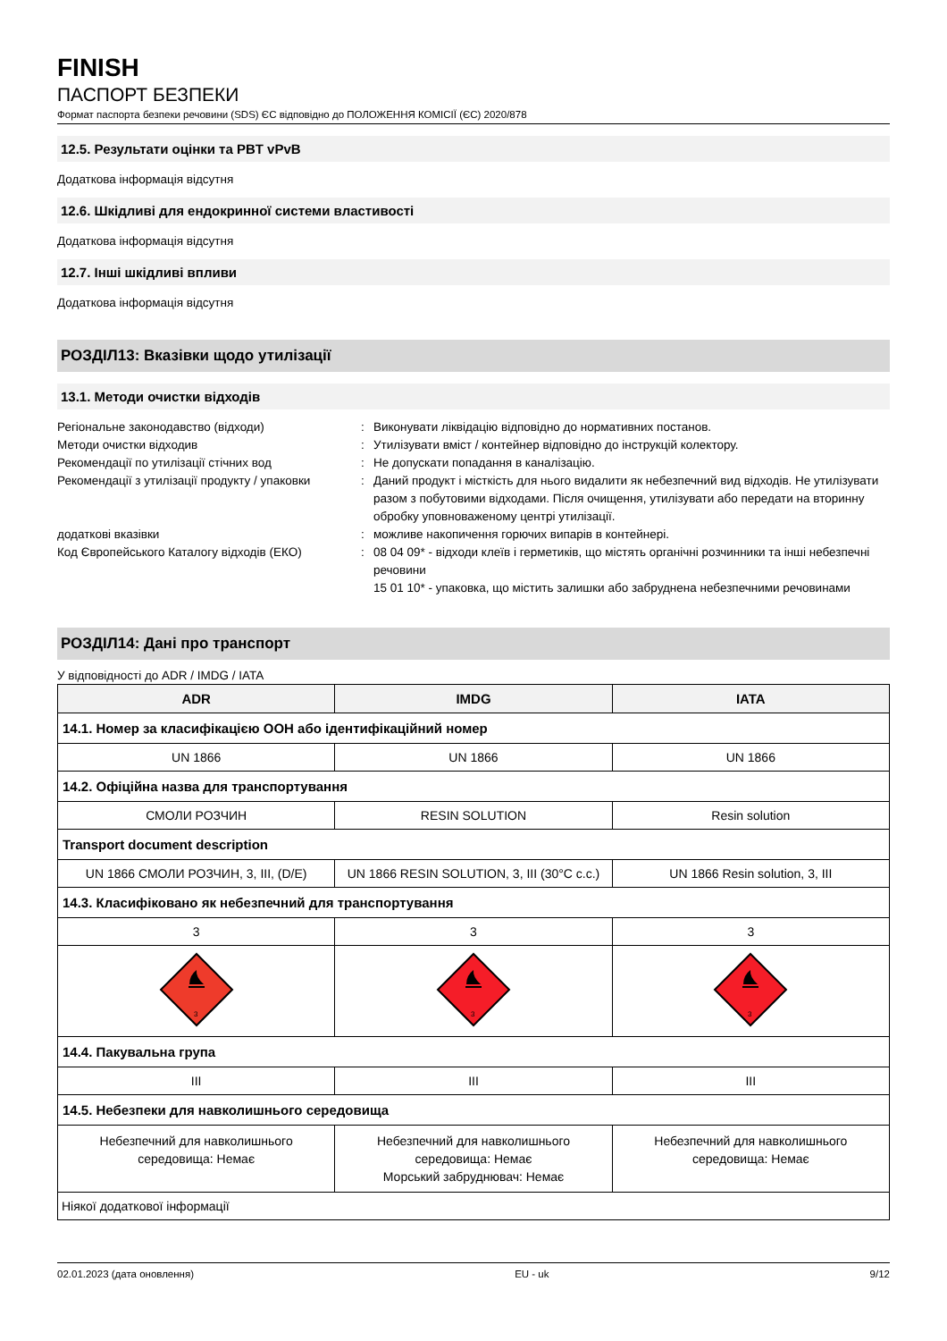FINISH
ПАСПОРТ БЕЗПЕКИ
Формат паспорта безпеки речовини (SDS) ЄС відповідно до ПОЛОЖЕННЯ КОМІСІЇ (ЄС) 2020/878
12.5. Результати оцінки та PBT vPvB
Додаткова інформація відсутня
12.6. Шкідливі для ендокринної системи властивості
Додаткова інформація відсутня
12.7. Інші шкідливі впливи
Додаткова інформація відсутня
РОЗДІЛ13: Вказівки щодо утилізації
13.1. Методи очистки відходів
Регіональне законодавство (відходи)
:
Виконувати ліквідацію відповідно до нормативних постанов.
Методи очистки відходив
:
Утилізувати вміст / контейнер відповідно до інструкцій колектору.
Рекомендації по утилізації стічних вод
:
Не допускати попадання в каналізацію.
Рекомендації з утилізації продукту / упаковки
:
Даний продукт і місткість для нього видалити як небезпечний вид відходів. Не утилізувати разом з побутовими відходами. Після очищення, утилізувати або передати на вторинну обробку уповноваженому центрі утилізації.
додаткові вказівки
:
можливе накопичення горючих випарів в контейнері.
Код Європейського Каталогу відходів (ЕКО)
:
08 04 09* - відходи клеїв і герметиків, що містять органічні розчинники та інші небезпечні речовини
15 01 10* - упаковка, що містить залишки або забруднена небезпечними речовинами
РОЗДІЛ14: Дані про транспорт
У відповідності до ADR / IMDG / IATA
| ADR | IMDG | IATA |
| --- | --- | --- |
| 14.1. Номер за класифікацією ООН або ідентифікаційний номер | | |
| UN 1866 | UN 1866 | UN 1866 |
| 14.2. Офіційна назва для транспортування | | |
| СМОЛИ РОЗЧИН | RESIN SOLUTION | Resin solution |
| Transport document description | | |
| UN 1866 СМОЛИ РОЗЧИН, 3, III, (D/E) | UN 1866 RESIN SOLUTION, 3, III (30°C c.c.) | UN 1866 Resin solution, 3, III |
| 14.3. Класифіковано як небезпечний для транспортування | | |
| 3 | 3 | 3 |
| 3 | 3 | 3 |
| 14.4. Пакувальна група | | |
| III | III | III |
| 14.5. Небезпеки для навколишнього середовища | | |
| Небезпечний для навколишнього середовища: Немає | Небезпечний для навколишнього середовища: Немає Морський забруднювач: Немає | Небезпечний для навколишнього середовища: Немає |
| Ніякої додаткової інформації | | |
02.01.2023 (дата оновлення) EU - uk 9/12